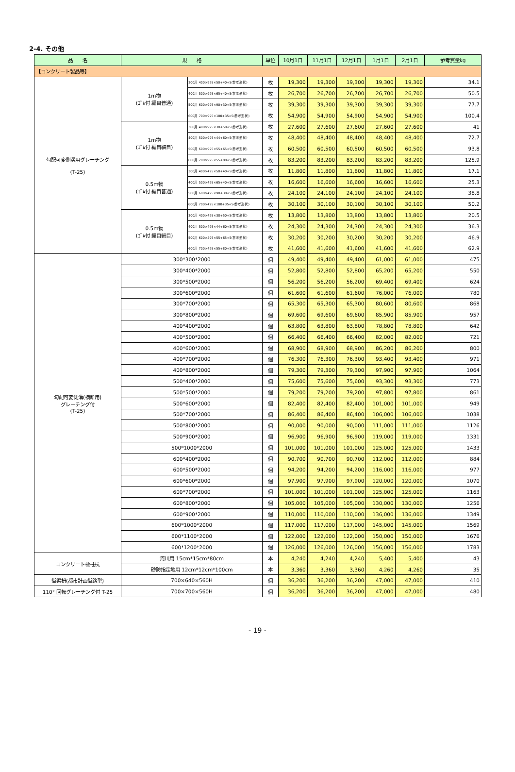2-4. その他
| 品 名 | 規 格 | | 単位 | 10月1日 | 11月1日 | 12月1日 | 1月1日 | 2月1日 | 参考質量kg |
| --- | --- | --- | --- | --- | --- | --- | --- | --- | --- |
| 【コンクリート製品等】 | | | | | | | | | |
| 勾配可変側溝用グレーチング (T-25) | 1m物 (ｺﾞﾑ付 編目普通) | 300用 400×995×50+40+5(参考形状) | 枚 | 19,300 | 19,300 | 19,300 | 19,300 | 19,300 | 34.1 |
| | | 400用 500×995×65+40+5(参考形状) | 枚 | 26,700 | 26,700 | 26,700 | 26,700 | 26,700 | 50.5 |
| | | 500用 600×995×90+30+5(参考形状) | 枚 | 39,300 | 39,300 | 39,300 | 39,300 | 39,300 | 77.7 |
| | | 600用 700×995×100+35+5(参考形状) | 枚 | 54,900 | 54,900 | 54,900 | 54,900 | 54,900 | 100.4 |
| | 1m物 (ｺﾞﾑ付 編目細目) | 300用 400×995×38+50+5(参考形状) | 枚 | 27,600 | 27,600 | 27,600 | 27,600 | 27,600 | 41 |
| | | 400用 500×995×44+60+5(参考形状) | 枚 | 48,400 | 48,400 | 48,400 | 48,400 | 48,400 | 72.7 |
| | | 500用 600×995×55+65+5(参考形状) | 枚 | 60,500 | 60,500 | 60,500 | 60,500 | 60,500 | 93.8 |
| | | 600用 700×995×55+80+5(参考形状) | 枚 | 83,200 | 83,200 | 83,200 | 83,200 | 83,200 | 125.9 |
| | 0.5m物 (ｺﾞﾑ付 編目普通) | 300用 400×495×50+40+5(参考形状) | 枚 | 11,800 | 11,800 | 11,800 | 11,800 | 11,800 | 17.1 |
| | | 400用 500×495×65+40+5(参考形状) | 枚 | 16,600 | 16,600 | 16,600 | 16,600 | 16,600 | 25.3 |
| | | 500用 600×495×90+30+5(参考形状) | 枚 | 24,100 | 24,100 | 24,100 | 24,100 | 24,100 | 38.8 |
| | | 600用 700×495×100+35+5(参考形状) | 枚 | 30,100 | 30,100 | 30,100 | 30,100 | 30,100 | 50.2 |
| | 0.5m物 (ｺﾞﾑ付 編目細目) | 300用 400×495×38+50+5(参考形状) | 枚 | 13,800 | 13,800 | 13,800 | 13,800 | 13,800 | 20.5 |
| | | 400用 500×495×44+60+5(参考形状) | 枚 | 24,300 | 24,300 | 24,300 | 24,300 | 24,300 | 36.3 |
| | | 500用 600×495×55+65+5(参考形状) | 枚 | 30,200 | 30,200 | 30,200 | 30,200 | 30,200 | 46.9 |
| | | 600用 700×495×55+80+5(参考形状) | 枚 | 41,600 | 41,600 | 41,600 | 41,600 | 41,600 | 62.9 |
| 勾配可変側溝(横断用) グレーチング付 (T-25) | 300*300*2000 | | 個 | 49,400 | 49,400 | 49,400 | 61,000 | 61,000 | 475 |
| | 300*400*2000 | | 個 | 52,800 | 52,800 | 52,800 | 65,200 | 65,200 | 550 |
| | 300*500*2000 | | 個 | 56,200 | 56,200 | 56,200 | 69,400 | 69,400 | 624 |
| | 300*600*2000 | | 個 | 61,600 | 61,600 | 61,600 | 76,000 | 76,000 | 780 |
| | 300*700*2000 | | 個 | 65,300 | 65,300 | 65,300 | 80,600 | 80,600 | 868 |
| | 300*800*2000 | | 個 | 69,600 | 69,600 | 69,600 | 85,900 | 85,900 | 957 |
| | 400*400*2000 | | 個 | 63,800 | 63,800 | 63,800 | 78,800 | 78,800 | 642 |
| | 400*500*2000 | | 個 | 66,400 | 66,400 | 66,400 | 82,000 | 82,000 | 721 |
| | 400*600*2000 | | 個 | 68,900 | 68,900 | 68,900 | 86,200 | 86,200 | 800 |
| | 400*700*2000 | | 個 | 76,300 | 76,300 | 76,300 | 93,400 | 93,400 | 971 |
| | 400*800*2000 | | 個 | 79,300 | 79,300 | 79,300 | 97,900 | 97,900 | 1064 |
| | 500*400*2000 | | 個 | 75,600 | 75,600 | 75,600 | 93,300 | 93,300 | 773 |
| | 500*500*2000 | | 個 | 79,200 | 79,200 | 79,200 | 97,800 | 97,800 | 861 |
| | 500*600*2000 | | 個 | 82,400 | 82,400 | 82,400 | 101,000 | 101,000 | 949 |
| | 500*700*2000 | | 個 | 86,400 | 86,400 | 86,400 | 106,000 | 106,000 | 1038 |
| | 500*800*2000 | | 個 | 90,000 | 90,000 | 90,000 | 111,000 | 111,000 | 1126 |
| | 500*900*2000 | | 個 | 96,900 | 96,900 | 96,900 | 119,000 | 119,000 | 1331 |
| | 500*1000*2000 | | 個 | 101,000 | 101,000 | 101,000 | 125,000 | 125,000 | 1433 |
| | 600*400*2000 | | 個 | 90,700 | 90,700 | 90,700 | 112,000 | 112,000 | 884 |
| | 600*500*2000 | | 個 | 94,200 | 94,200 | 94,200 | 116,000 | 116,000 | 977 |
| | 600*600*2000 | | 個 | 97,900 | 97,900 | 97,900 | 120,000 | 120,000 | 1070 |
| | 600*700*2000 | | 個 | 101,000 | 101,000 | 101,000 | 125,000 | 125,000 | 1163 |
| | 600*800*2000 | | 個 | 105,000 | 105,000 | 105,000 | 130,000 | 130,000 | 1256 |
| | 600*900*2000 | | 個 | 110,000 | 110,000 | 110,000 | 136,000 | 136,000 | 1349 |
| | 600*1000*2000 | | 個 | 117,000 | 117,000 | 117,000 | 145,000 | 145,000 | 1569 |
| | 600*1100*2000 | | 個 | 122,000 | 122,000 | 122,000 | 150,000 | 150,000 | 1676 |
| | 600*1200*2000 | | 個 | 126,000 | 126,000 | 126,000 | 156,000 | 156,000 | 1783 |
| コンクリート標柱杭 | 河川用 15cm*15cm*80cm | | 本 | 4,240 | 4,240 | 4,240 | 5,400 | 5,400 | 43 |
| | 砂防指定地用 12cm*12cm*100cm | | 本 | 3,360 | 3,360 | 3,360 | 4,260 | 4,260 | 35 |
| 街渠枡(都市計画街路型) | 700×640×560H | | 個 | 36,200 | 36,200 | 36,200 | 47,000 | 47,000 | 410 |
| 110° 回転グレーチング付 T-25 | 700×700×560H | | 個 | 36,200 | 36,200 | 36,200 | 47,000 | 47,000 | 480 |
- 19 -